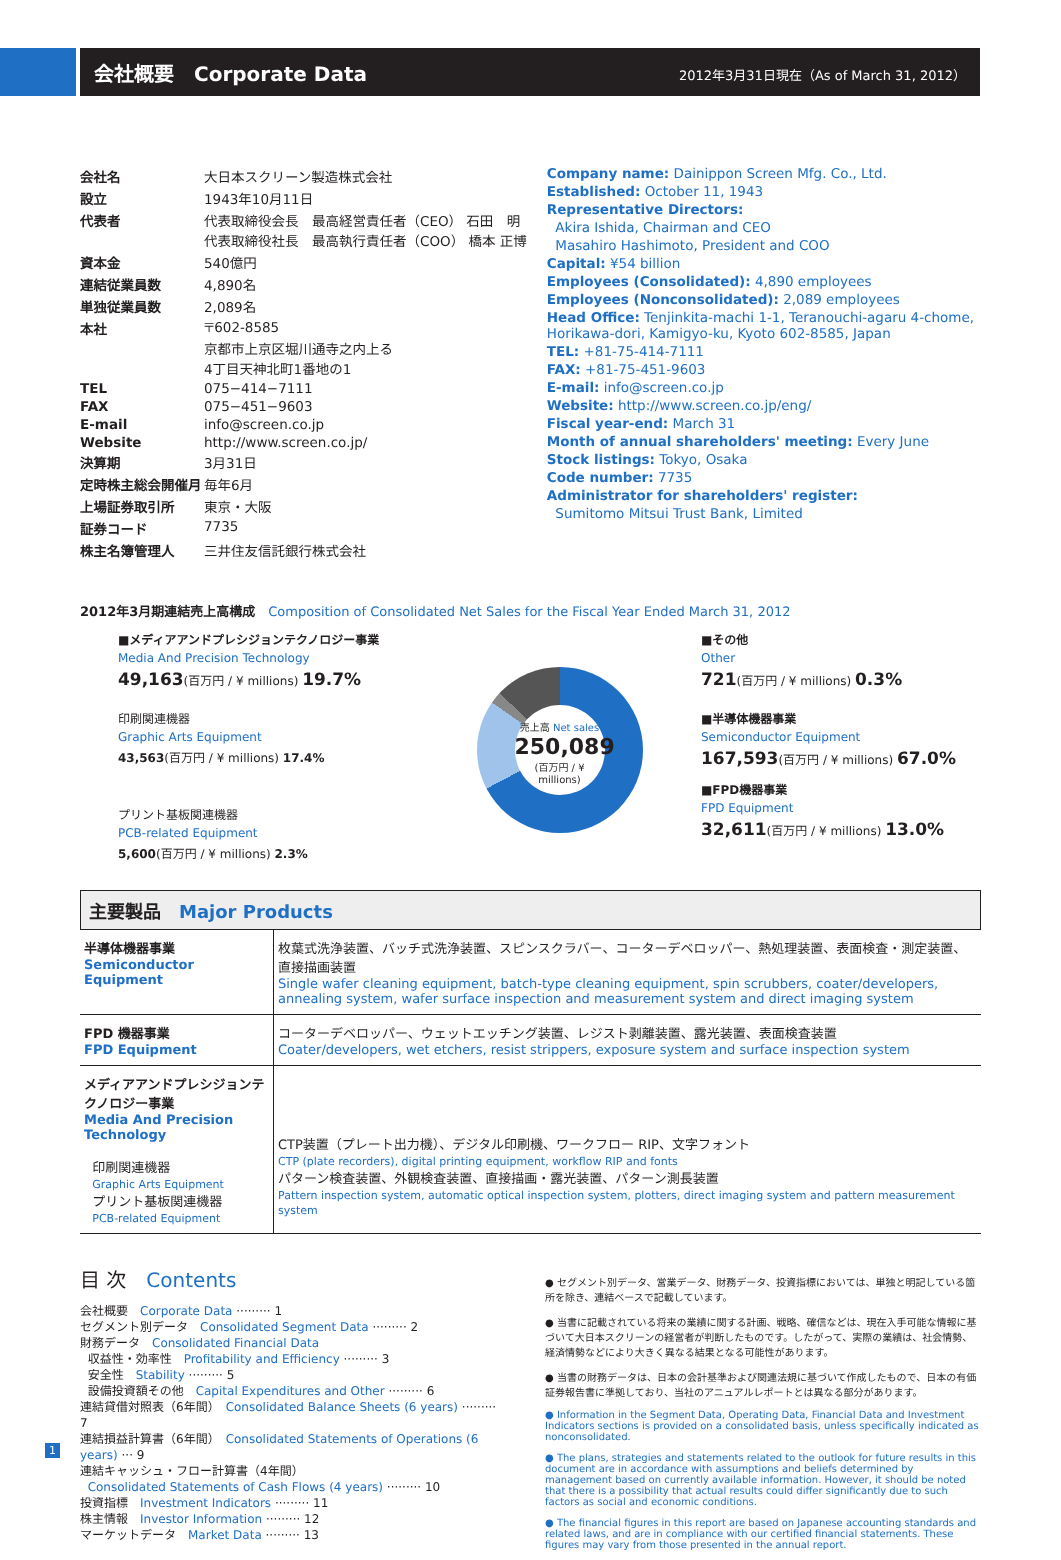会社概要　Corporate Data
2012年3月31日現在（As of March 31, 2012）
| 会社名 | 大日本スクリーン製造株式会社 |
| 設立 | 1943年10月11日 |
| 代表者 | 代表取締役会長 最高経営責任者（CEO） 石田 明 代表取締役社長 最高執行責任者（COO） 橋本 正博 |
| 資本金 | 540億円 |
| 連結従業員数 | 4,890名 |
| 単独従業員数 | 2,089名 |
| 本社 | 〒602-8585 京都市上京区堀川通寺之内上る 4丁目天神北町1番地の1 |
| TEL | 075−414−7111 |
| FAX | 075−451−9603 |
| E-mail | info@screen.co.jp |
| Website | http://www.screen.co.jp/ |
| 決算期 | 3月31日 |
| 定時株主総会開催月 | 毎年6月 |
| 上場証券取引所 | 東京・大阪 |
| 証券コード | 7735 |
| 株主名簿管理人 | 三井住友信託銀行株式会社 |
Company name: Dainippon Screen Mfg. Co., Ltd.
Established: October 11, 1943
Representative Directors:
Akira Ishida, Chairman and CEO
Masahiro Hashimoto, President and COO
Capital: ¥54 billion
Employees (Consolidated): 4,890 employees
Employees (Nonconsolidated): 2,089 employees
Head Office: Tenjinkita-machi 1-1, Teranouchi-agaru 4-chome,
Horikawa-dori, Kamigyo-ku, Kyoto 602-8585, Japan
TEL: +81-75-414-7111
FAX: +81-75-451-9603
E-mail: info@screen.co.jp
Website: http://www.screen.co.jp/eng/
Fiscal year-end: March 31
Month of annual shareholders' meeting: Every June
Stock listings: Tokyo, Osaka
Code number: 7735
Administrator for shareholders' register:
Sumitomo Mitsui Trust Bank, Limited
2012年3月期連結売上高構成　Composition of Consolidated Net Sales for the Fiscal Year Ended March 31, 2012
■メディアアンドプレシジョンテクノロジー事業
Media And Precision Technology
49,163(百万円 / ¥ millions) 19.7%
印刷関連機器
Graphic Arts Equipment
43,563(百万円 / ¥ millions) 17.4%
プリント基板関連機器
PCB-related Equipment
5,600(百万円 / ¥ millions) 2.3%
売上高 Net sales
250,089
(百万円 / ¥ millions)
■その他
Other
721(百万円 / ¥ millions) 0.3%
■半導体機器事業
Semiconductor Equipment
167,593(百万円 / ¥ millions) 67.0%
■FPD機器事業
FPD Equipment
32,611(百万円 / ¥ millions) 13.0%
主要製品　Major Products
| 半導体機器事業 Semiconductor Equipment | 枚葉式洗浄装置、バッチ式洗浄装置、スピンスクラバー、コーターデベロッパー、熱処理装置、表面検査・測定装置、直接描画装置 Single wafer cleaning equipment, batch-type cleaning equipment, spin scrubbers, coater/developers, annealing system, wafer surface inspection and measurement system and direct imaging system |
| FPD 機器事業 FPD Equipment | コーターデベロッパー、ウェットエッチング装置、レジスト剥離装置、露光装置、表面検査装置 Coater/developers, wet etchers, resist strippers, exposure system and surface inspection system |
| メディアアンドプレシジョンテクノロジー事業 Media And Precision Technology 印刷関連機器 Graphic Arts Equipment プリント基板関連機器 PCB-related Equipment | CTP装置（プレート出力機）、デジタル印刷機、ワークフロー RIP、文字フォント CTP (plate recorders), digital printing equipment, workflow RIP and fonts パターン検査装置、外観検査装置、直接描画・露光装置、パターン測長装置 Pattern inspection system, automatic optical inspection system, plotters, direct imaging system and pattern measurement system |
目 次　Contents
会社概要　Corporate Data ········· 1
セグメント別データ　Consolidated Segment Data ········· 2
財務データ　Consolidated Financial Data
収益性・効率性　Profitability and Efficiency ········· 3
安全性　Stability ········· 5
設備投資額その他　Capital Expenditures and Other ········· 6
連結貸借対照表（6年間）　Consolidated Balance Sheets (6 years) ········· 7
連結損益計算書（6年間）　Consolidated Statements of Operations (6 years) ··· 9
連結キャッシュ・フロー計算書（4年間）
Consolidated Statements of Cash Flows (4 years) ········· 10
投資指標　Investment Indicators ········· 11
株主情報　Investor Information ········· 12
マーケットデータ　Market Data ········· 13
● セグメント別データ、営業データ、財務データ、投資指標においては、単独と明記している箇所を除き、連結ベースで記載しています。
● 当書に記載されている将来の業績に関する計画、戦略、確信などは、現在入手可能な情報に基づいて大日本スクリーンの経営者が判断したものです。したがって、実際の業績は、社会情勢、経済情勢などにより大きく異なる結果となる可能性があります。
● 当書の財務データは、日本の会計基準および関連法規に基づいて作成したもので、日本の有価証券報告書に準拠しており、当社のアニュアルレポートとは異なる部分があります。
● Information in the Segment Data, Operating Data, Financial Data and Investment Indicators sections is provided on a consolidated basis, unless specifically indicated as nonconsolidated.
● The plans, strategies and statements related to the outlook for future results in this document are in accordance with assumptions and beliefs determined by management based on currently available information. However, it should be noted that there is a possibility that actual results could differ significantly due to such factors as social and economic conditions.
● The financial figures in this report are based on Japanese accounting standards and related laws, and are in compliance with our certified financial statements. These figures may vary from those presented in the annual report.
1